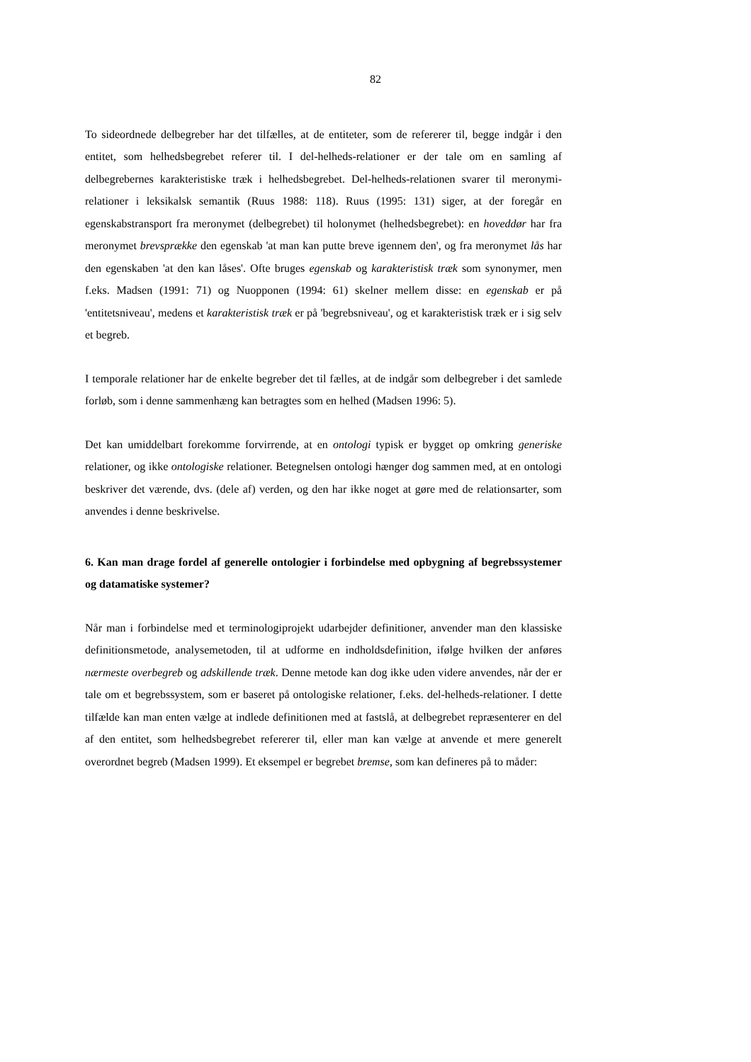82
To sideordnede delbegreber har det tilfælles, at de entiteter, som de refererer til, begge indgår i den entitet, som helhedsbegrebet referer til. I del-helheds-relationer er der tale om en samling af delbegrebernes karakteristiske træk i helhedsbegrebet. Del-helheds-relationen svarer til meronymi-relationer i leksikalsk semantik (Ruus 1988: 118). Ruus (1995: 131) siger, at der foregår en egenskabstransport fra meronymet (delbegrebet) til holonymet (helhedsbegrebet): en hoveddør har fra meronymet brevsprække den egenskab 'at man kan putte breve igennem den', og fra meronymet lås har den egenskaben 'at den kan låses'. Ofte bruges egenskab og karakteristisk træk som synonymer, men f.eks. Madsen (1991: 71) og Nuopponen (1994: 61) skelner mellem disse: en egenskab er på 'entitetsniveau', medens et karakteristisk træk er på 'begrebsniveau', og et karakteristisk træk er i sig selv et begreb.
I temporale relationer har de enkelte begreber det til fælles, at de indgår som delbegreber i det samlede forløb, som i denne sammenhæng kan betragtes som en helhed (Madsen 1996: 5).
Det kan umiddelbart forekomme forvirrende, at en ontologi typisk er bygget op omkring generiske relationer, og ikke ontologiske relationer. Betegnelsen ontologi hænger dog sammen med, at en ontologi beskriver det værende, dvs. (dele af) verden, og den har ikke noget at gøre med de relationsarter, som anvendes i denne beskrivelse.
6. Kan man drage fordel af generelle ontologier i forbindelse med opbygning af begrebssystemer og datamatiske systemer?
Når man i forbindelse med et terminologiprojekt udarbejder definitioner, anvender man den klassiske definitionsmetode, analysemetoden, til at udforme en indholdsdefinition, ifølge hvilken der anføres nærmeste overbegreb og adskillende træk. Denne metode kan dog ikke uden videre anvendes, når der er tale om et begrebssystem, som er baseret på ontologiske relationer, f.eks. del-helheds-relationer. I dette tilfælde kan man enten vælge at indlede definitionen med at fastslå, at delbegrebet repræsenterer en del af den entitet, som helhedsbegrebet refererer til, eller man kan vælge at anvende et mere generelt overordnet begreb (Madsen 1999). Et eksempel er begrebet bremse, som kan defineres på to måder: